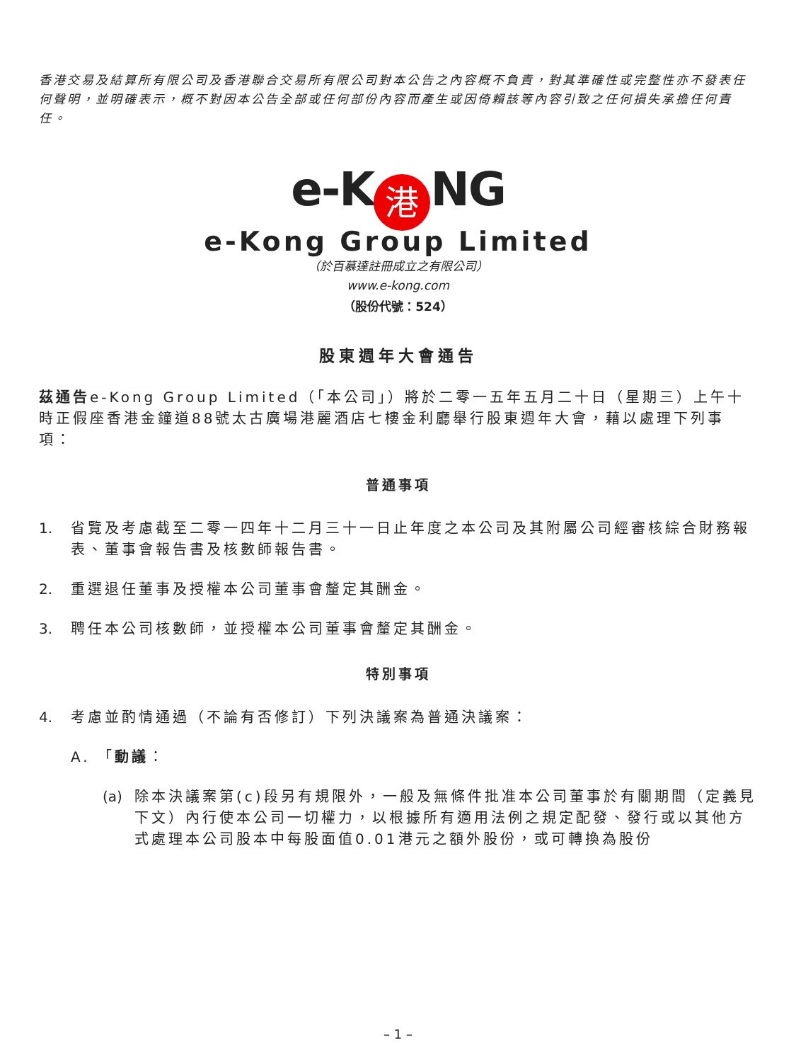香港交易及結算所有限公司及香港聯合交易所有限公司對本公告之內容概不負責，對其準確性或完整性亦不發表任何聲明，並明確表示，概不對因本公告全部或任何部份內容而產生或因倚賴該等內容引致之任何損失承擔任何責任。
e-K 港 NG
e-Kong Group Limited
（於百慕達註冊成立之有限公司）
www.e-kong.com
（股份代號：524）
股東週年大會通告
茲通告e-Kong Group Limited（「本公司」）將於二零一五年五月二十日（星期三）上午十時正假座香港金鐘道88號太古廣場港麗酒店七樓金利廳舉行股東週年大會，藉以處理下列事項：
普通事項
1. 省覽及考慮截至二零一四年十二月三十一日止年度之本公司及其附屬公司經審核綜合財務報表、董事會報告書及核數師報告書。
2. 重選退任董事及授權本公司董事會釐定其酬金。
3. 聘任本公司核數師，並授權本公司董事會釐定其酬金。
特別事項
4. 考慮並酌情通過（不論有否修訂）下列決議案為普通決議案：
A. 「動議：
(a) 除本決議案第(c)段另有規限外，一般及無條件批准本公司董事於有關期間（定義見下文）內行使本公司一切權力，以根據所有適用法例之規定配發、發行或以其他方式處理本公司股本中每股面值0.01港元之額外股份，或可轉換為股份
– 1 –